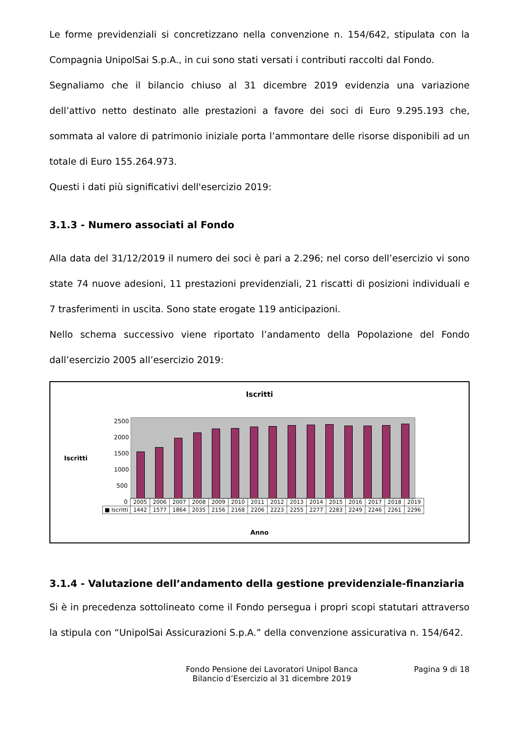Le forme previdenziali si concretizzano nella convenzione n. 154/642, stipulata con la Compagnia UnipolSai S.p.A., in cui sono stati versati i contributi raccolti dal Fondo.
Segnaliamo che il bilancio chiuso al 31 dicembre 2019 evidenzia una variazione dell’attivo netto destinato alle prestazioni a favore dei soci di Euro 9.295.193 che, sommata al valore di patrimonio iniziale porta l’ammontare delle risorse disponibili ad un totale di Euro 155.264.973.
Questi i dati più significativi dell'esercizio 2019:
3.1.3 - Numero associati al Fondo
Alla data del 31/12/2019 il numero dei soci è pari a 2.296; nel corso dell’esercizio vi sono state 74 nuove adesioni, 11 prestazioni previdenziali, 21 riscatti di posizioni individuali e 7 trasferimenti in uscita. Sono state erogate 119 anticipazioni.
Nello schema successivo viene riportato l’andamento della Popolazione del Fondo dall’esercizio 2005 all’esercizio 2019:
Iscritti
Iscritti
2500
2000
1500
1000
500
0
| | 2005 | 2006 | 2007 | 2008 | 2009 | 2010 | 2011 | 2012 | 2013 | 2014 | 2015 | 2016 | 2017 | 2018 | 2019 |
| --- | --- | --- | --- | --- | --- | --- | --- | --- | --- | --- | --- | --- | --- | --- | --- |
| ■ Iscritti | 1442 | 1577 | 1864 | 2035 | 2156 | 2168 | 2206 | 2223 | 2255 | 2277 | 2283 | 2249 | 2246 | 2261 | 2296 |
Anno
3.1.4 - Valutazione dell’andamento della gestione previdenziale-finanziaria
Si è in precedenza sottolineato come il Fondo persegua i propri scopi statutari attraverso la stipula con “UnipolSai Assicurazioni S.p.A.” della convenzione assicurativa n. 154/642.
Fondo Pensione dei Lavoratori Unipol Banca
Bilancio d’Esercizio al 31 dicembre 2019
Pagina 9 di 18